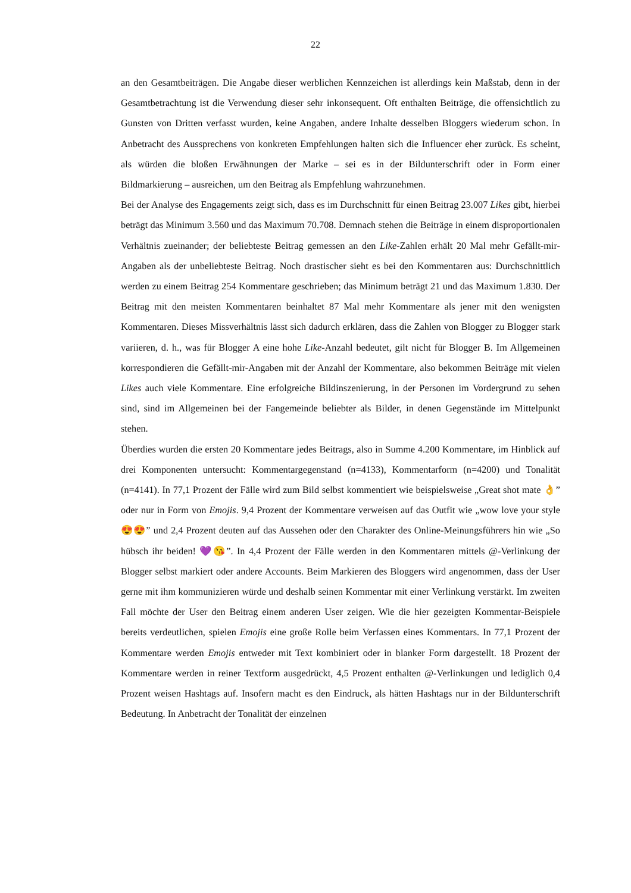22
an den Gesamtbeiträgen. Die Angabe dieser werblichen Kennzeichen ist allerdings kein Maßstab, denn in der Gesamtbetrachtung ist die Verwendung dieser sehr inkonsequent. Oft enthalten Beiträge, die offensichtlich zu Gunsten von Dritten verfasst wurden, keine Angaben, andere Inhalte desselben Bloggers wiederum schon. In Anbetracht des Aussprechens von konkreten Empfehlungen halten sich die Influencer eher zurück. Es scheint, als würden die bloßen Erwähnungen der Marke – sei es in der Bildunterschrift oder in Form einer Bildmarkierung – ausreichen, um den Beitrag als Empfehlung wahrzunehmen.
Bei der Analyse des Engagements zeigt sich, dass es im Durchschnitt für einen Beitrag 23.007 Likes gibt, hierbei beträgt das Minimum 3.560 und das Maximum 70.708. Demnach stehen die Beiträge in einem disproportionalen Verhältnis zueinander; der beliebteste Beitrag gemessen an den Like-Zahlen erhält 20 Mal mehr Gefällt-mir-Angaben als der unbeliebteste Beitrag. Noch drastischer sieht es bei den Kommentaren aus: Durchschnittlich werden zu einem Beitrag 254 Kommentare geschrieben; das Minimum beträgt 21 und das Maximum 1.830. Der Beitrag mit den meisten Kommentaren beinhaltet 87 Mal mehr Kommentare als jener mit den wenigsten Kommentaren. Dieses Missverhältnis lässt sich dadurch erklären, dass die Zahlen von Blogger zu Blogger stark variieren, d. h., was für Blogger A eine hohe Like-Anzahl bedeutet, gilt nicht für Blogger B. Im Allgemeinen korrespondieren die Gefällt-mir-Angaben mit der Anzahl der Kommentare, also bekommen Beiträge mit vielen Likes auch viele Kommentare. Eine erfolgreiche Bildinszenierung, in der Personen im Vordergrund zu sehen sind, sind im Allgemeinen bei der Fangemeinde beliebter als Bilder, in denen Gegenstände im Mittelpunkt stehen.
Überdies wurden die ersten 20 Kommentare jedes Beitrags, also in Summe 4.200 Kommentare, im Hinblick auf drei Komponenten untersucht: Kommentargegenstand (n=4133), Kommentarform (n=4200) und Tonalität (n=4141). In 77,1 Prozent der Fälle wird zum Bild selbst kommentiert wie beispielsweise „Great shot mate 👌” oder nur in Form von Emojis. 9,4 Prozent der Kommentare verweisen auf das Outfit wie „wow love your style 😍😍” und 2,4 Prozent deuten auf das Aussehen oder den Charakter des Online-Meinungsführers hin wie „So hübsch ihr beiden! 💜😘”. In 4,4 Prozent der Fälle werden in den Kommentaren mittels @-Verlinkung der Blogger selbst markiert oder andere Accounts. Beim Markieren des Bloggers wird angenommen, dass der User gerne mit ihm kommunizieren würde und deshalb seinen Kommentar mit einer Verlinkung verstärkt. Im zweiten Fall möchte der User den Beitrag einem anderen User zeigen. Wie die hier gezeigten Kommentar-Beispiele bereits verdeutlichen, spielen Emojis eine große Rolle beim Verfassen eines Kommentars. In 77,1 Prozent der Kommentare werden Emojis entweder mit Text kombiniert oder in blanker Form dargestellt. 18 Prozent der Kommentare werden in reiner Textform ausgedrückt, 4,5 Prozent enthalten @-Verlinkungen und lediglich 0,4 Prozent weisen Hashtags auf. Insofern macht es den Eindruck, als hätten Hashtags nur in der Bildunterschrift Bedeutung. In Anbetracht der Tonalität der einzelnen